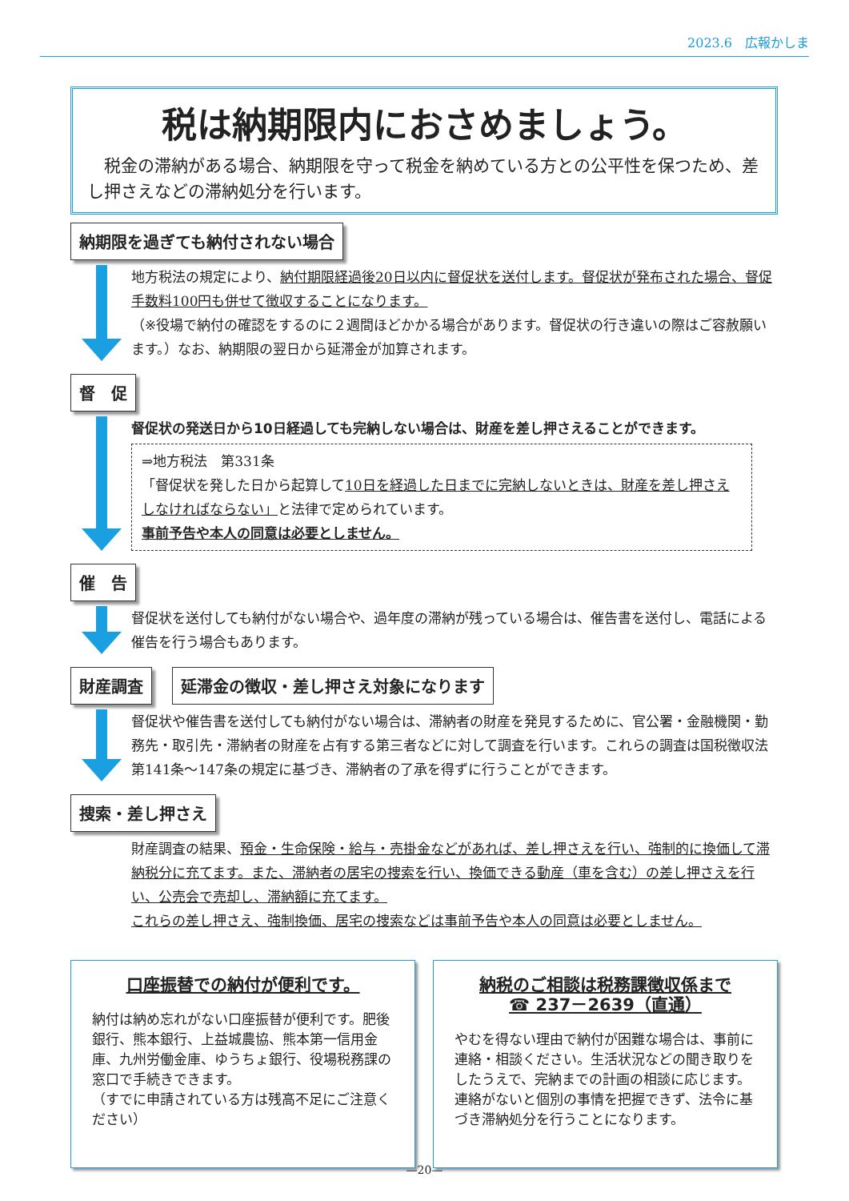2023.6　広報かしま
税は納期限内におさめましょう。
税金の滞納がある場合、納期限を守って税金を納めている方との公平性を保つため、差し押さえなどの滞納処分を行います。
納期限を過ぎても納付されない場合
地方税法の規定により、納付期限経過後20日以内に督促状を送付します。督促状が発布された場合、督促手数料100円も併せて徴収することになります。
（※役場で納付の確認をするのに２週間ほどかかる場合があります。督促状の行き違いの際はご容赦願います。）なお、納期限の翌日から延滞金が加算されます。
督　促
督促状の発送日から10日経過しても完納しない場合は、財産を差し押さえることができます。
⇒地方税法　第331条
「督促状を発した日から起算して10日を経過した日までに完納しないときは、財産を差し押さえしなければならない」と法律で定められています。
事前予告や本人の同意は必要としません。
催　告
督促状を送付しても納付がない場合や、過年度の滞納が残っている場合は、催告書を送付し、電話による催告を行う場合もあります。
財産調査 延滞金の徴収・差し押さえ対象になります
督促状や催告書を送付しても納付がない場合は、滞納者の財産を発見するために、官公署・金融機関・勤務先・取引先・滞納者の財産を占有する第三者などに対して調査を行います。これらの調査は国税徴収法第141条～147条の規定に基づき、滞納者の了承を得ずに行うことができます。
捜索・差し押さえ
財産調査の結果、預金・生命保険・給与・売掛金などがあれば、差し押さえを行い、強制的に換価して滞納税分に充てます。また、滞納者の居宅の捜索を行い、換価できる動産（車を含む）の差し押さえを行い、公売会で売却し、滞納額に充てます。
これらの差し押さえ、強制換価、居宅の捜索などは事前予告や本人の同意は必要としません。
口座振替での納付が便利です。
納付は納め忘れがない口座振替が便利です。肥後銀行、熊本銀行、上益城農協、熊本第一信用金庫、九州労働金庫、ゆうちょ銀行、役場税務課の窓口で手続きできます。
（すでに申請されている方は残高不足にご注意ください）
納税のご相談は税務課徴収係まで
☎ 237－2639（直通）
やむを得ない理由で納付が困難な場合は、事前に連絡・相談ください。生活状況などの聞き取りをしたうえで、完納までの計画の相談に応じます。連絡がないと個別の事情を把握できず、法令に基づき滞納処分を行うことになります。
—20—